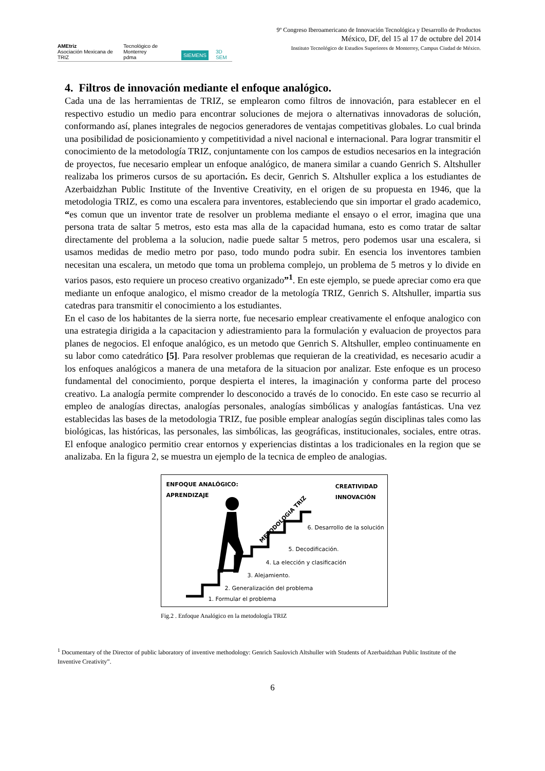AMEtriz
Asociación Mexicana de TRIZ Tecnológico de Monterrey
pdma SIEMENS 3D SEM
9º Congreso Iberoamericano de Innovación Tecnológica y Desarrollo de Productos
México, DF, del 15 al 17 de octubre del 2014
Instituto Tecnológico de Estudios Superiores de Monterrey, Campus Ciudad de México.
4. Filtros de innovación mediante el enfoque analógico.
Cada una de las herramientas de TRIZ, se emplearon como filtros de innovación, para establecer en el respectivo estudio un medio para encontrar soluciones de mejora o alternativas innovadoras de solución, conformando así, planes integrales de negocios generadores de ventajas competitivas globales. Lo cual brinda una posibilidad de posicionamiento y competitividad a nivel nacional e internacional. Para lograr transmitir el conocimiento de la metodología TRIZ, conjuntamente con los campos de estudios necesarios en la integración de proyectos, fue necesario emplear un enfoque analógico, de manera similar a cuando Genrich S. Altshuller realizaba los primeros cursos de su aportación. Es decir, Genrich S. Altshuller explica a los estudiantes de Azerbaidzhan Public Institute of the Inventive Creativity, en el origen de su propuesta en 1946, que la metodologia TRIZ, es como una escalera para inventores, estableciendo que sin importar el grado academico, “es comun que un inventor trate de resolver un problema mediante el ensayo o el error, imagina que una persona trata de saltar 5 metros, esto esta mas alla de la capacidad humana, esto es como tratar de saltar directamente del problema a la solucion, nadie puede saltar 5 metros, pero podemos usar una escalera, si usamos medidas de medio metro por paso, todo mundo podra subir. En esencia los inventores tambien necesitan una escalera, un metodo que toma un problema complejo, un problema de 5 metros y lo divide en varios pasos, esto requiere un proceso creativo organizado”<sup>1</sup>. En este ejemplo, se puede apreciar como era que mediante un enfoque analogico, el mismo creador de la metología TRIZ, Genrich S. Altshuller, impartia sus catedras para transmitir el conocimiento a los estudiantes.
En el caso de los habitantes de la sierra norte, fue necesario emplear creativamente el enfoque analogico con una estrategia dirigida a la capacitacion y adiestramiento para la formulación y evaluacion de proyectos para planes de negocios. El enfoque analógico, es un metodo que Genrich S. Altshuller, empleo continuamente en su labor como catedrático [5]. Para resolver problemas que requieran de la creatividad, es necesario acudir a los enfoques analógicos a manera de una metafora de la situacion por analizar. Este enfoque es un proceso fundamental del conocimiento, porque despierta el interes, la imaginación y conforma parte del proceso creativo. La analogía permite comprender lo desconocido a través de lo conocido. En este caso se recurrio al empleo de analogías directas, analogías personales, analogías simbólicas y analogías fantásticas. Una vez establecidas las bases de la metodologia TRIZ, fue posible emplear analogías según disciplinas tales como las biológicas, las históricas, las personales, las simbólicas, las geográficas, institucionales, sociales, entre otras. El enfoque analogico permitio crear entornos y experiencias distintas a los tradicionales en la region que se analizaba. En la figura 2, se muestra un ejemplo de la tecnica de empleo de analogias.
ENFOQUE ANALÓGICO:
APRENDIZAJE
CREATIVIDAD
INNOVACIÓN
METODOLOGIA TRIZ
6. Desarrollo de la solución
5. Decodificación.
4. La elección y clasificación
3. Alejamiento.
2. Generalización del problema
1. Formular el problema
Fig.2 . Enfoque Analógico en la metodología TRIZ
<sup>1</sup> Documentary of the Director of public laboratory of inventive methodology: Genrich Saulovich Altshuller with Students of Azerbaidzhan Public Institute of the Inventive Creativity”.
6